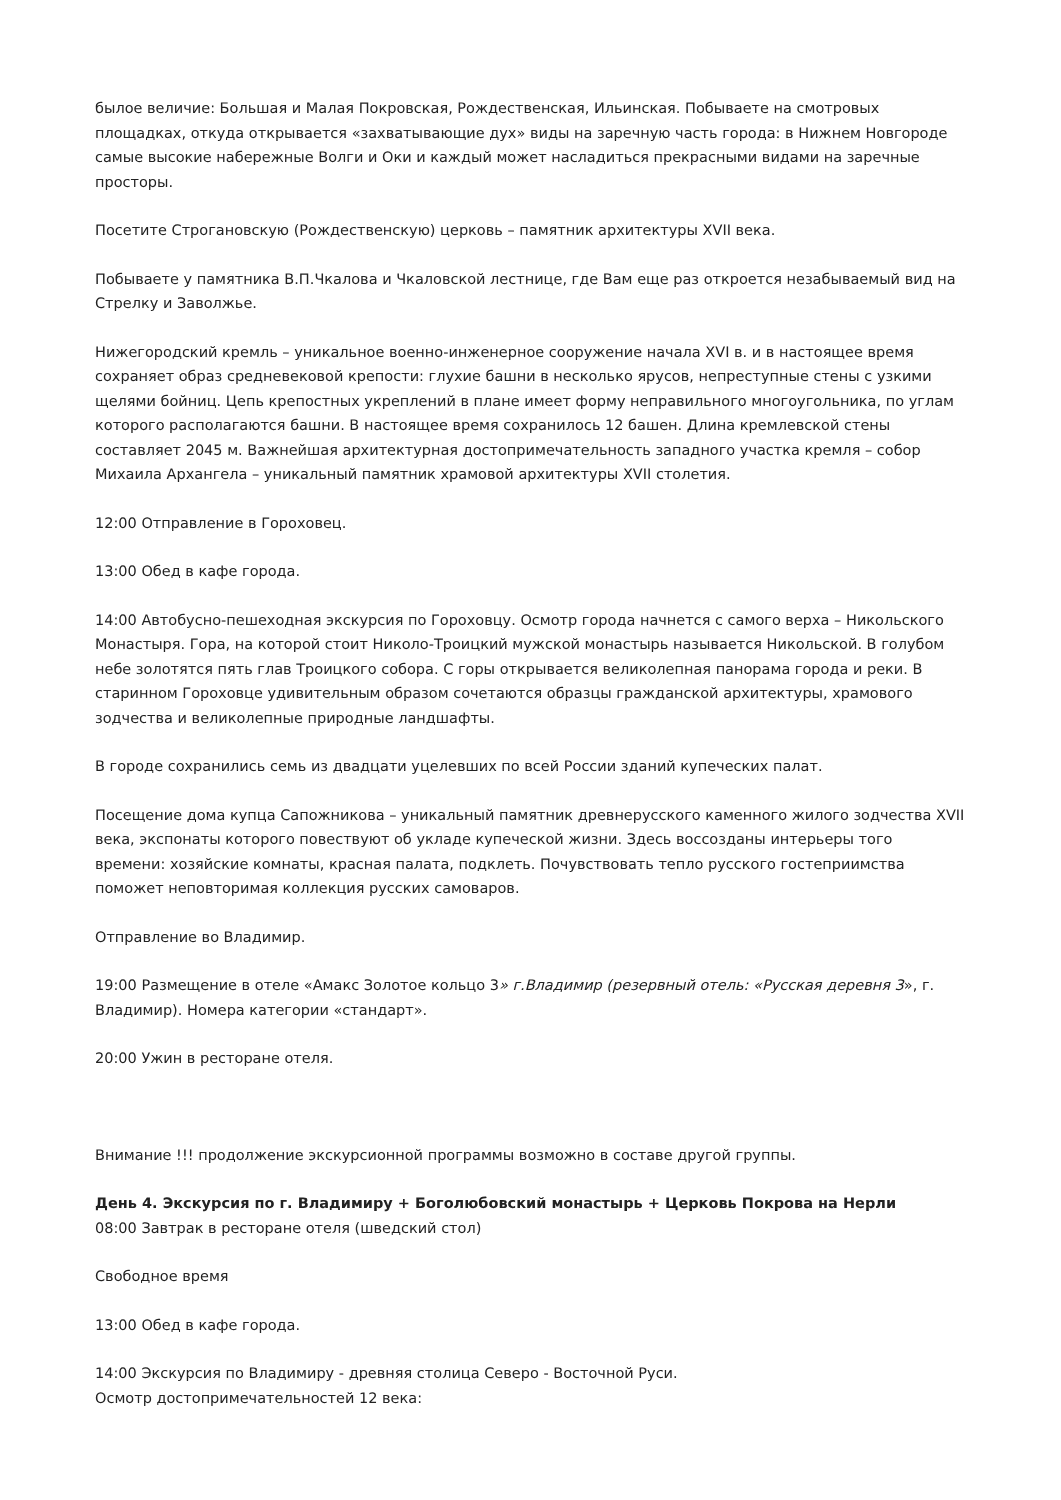былое величие: Большая и Малая Покровская, Рождественская, Ильинская. Побываете на смотровых площадках, откуда открывается «захватывающие дух» виды на заречную часть города: в Нижнем Новгороде самые высокие набережные Волги и Оки и каждый может насладиться прекрасными видами на заречные просторы.
Посетите Строгановскую (Рождественскую) церковь – памятник архитектуры XVII века.
Побываете у памятника В.П.Чкалова и Чкаловской лестнице, где Вам еще раз откроется незабываемый вид на Стрелку и Заволжье.
Нижегородский кремль – уникальное военно-инженерное сооружение начала XVI в. и в настоящее время сохраняет образ средневековой крепости: глухие башни в несколько ярусов, непреступные стены с узкими щелями бойниц. Цепь крепостных укреплений в плане имеет форму неправильного многоугольника, по углам которого располагаются башни. В настоящее время сохранилось 12 башен. Длина кремлевской стены составляет 2045 м. Важнейшая архитектурная достопримечательность западного участка кремля – собор Михаила Архангела – уникальный памятник храмовой архитектуры XVII столетия.
12:00 Отправление в Гороховец.
13:00 Обед в кафе города.
14:00 Автобусно-пешеходная экскурсия по Гороховцу. Осмотр города начнется с самого верха – Никольского Монастыря. Гора, на которой стоит Николо-Троицкий мужской монастырь называется Никольской. В голубом небе золотятся пять глав Троицкого собора. С горы открывается великолепная панорама города и реки. В старинном Гороховце удивительным образом сочетаются образцы гражданской архитектуры, храмового зодчества и великолепные природные ландшафты.
В городе сохранились семь из двадцати уцелевших по всей России зданий купеческих палат.
Посещение дома купца Сапожникова – уникальный памятник древнерусского каменного жилого зодчества XVII века, экспонаты которого повествуют об укладе купеческой жизни. Здесь воссозданы интерьеры того времени: хозяйские комнаты, красная палата, подклеть. Почувствовать тепло русского гостеприимства поможет неповторимая коллекция русских самоваров.
Отправление во Владимир.
19:00 Размещение в отеле «Амакс Золотое кольцо 3» г.Владимир (резервный отель: «Русская деревня 3», г. Владимир). Номера категории «стандарт».
20:00 Ужин в ресторане отеля.
Внимание !!! продолжение экскурсионной программы возможно в составе другой группы.
День 4. Экскурсия по г. Владимиру + Боголюбовский монастырь + Церковь Покрова на Нерли
08:00 Завтрак в ресторане отеля (шведский стол)
Свободное время
13:00 Обед в кафе города.
14:00 Экскурсия по Владимиру - древняя столица Северо - Восточной Руси.
Осмотр достопримечательностей 12 века: